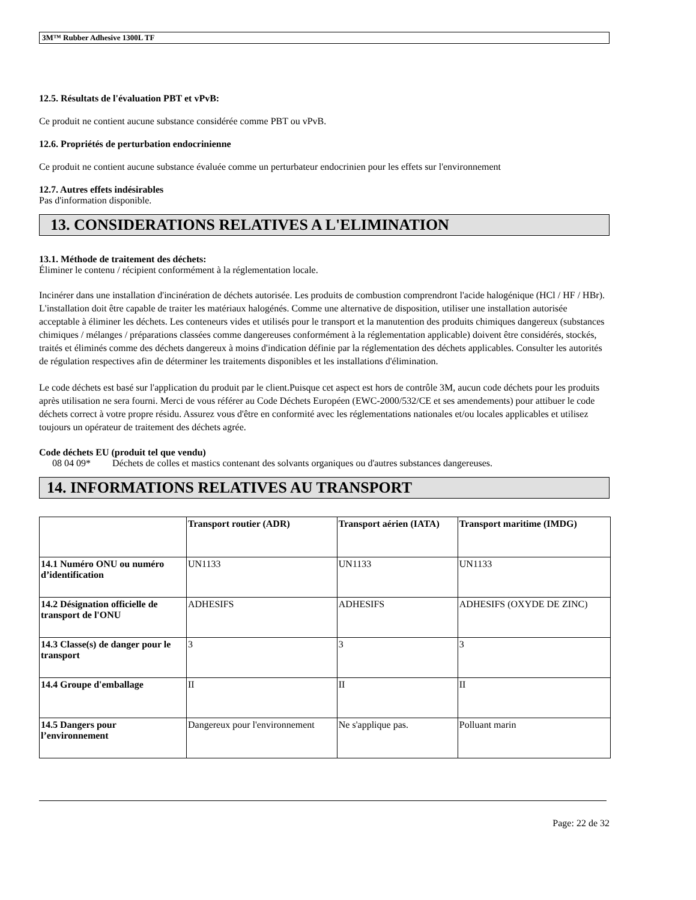3M™ Rubber Adhesive 1300L TF
12.5. Résultats de l'évaluation PBT et vPvB:
Ce produit ne contient aucune substance considérée comme PBT ou vPvB.
12.6. Propriétés de perturbation endocrinienne
Ce produit ne contient aucune substance évaluée comme un perturbateur endocrinien pour les effets sur l'environnement
12.7. Autres effets indésirables
Pas d'information disponible.
13. CONSIDERATIONS RELATIVES A L'ELIMINATION
13.1. Méthode de traitement des déchets:
Éliminer le contenu / récipient conformément à la réglementation locale.
Incinérer dans une installation d'incinération de déchets autorisée. Les produits de combustion comprendront l'acide halogénique (HCl / HF / HBr). L'installation doit être capable de traiter les matériaux halogénés. Comme une alternative de disposition, utiliser une installation autorisée acceptable à éliminer les déchets. Les conteneurs vides et utilisés pour le transport et la manutention des produits chimiques dangereux (substances chimiques / mélanges / préparations classées comme dangereuses conformément à la réglementation applicable) doivent être considérés, stockés, traités et éliminés comme des déchets dangereux à moins d'indication définie par la réglementation des déchets applicables. Consulter les autorités de régulation respectives afin de déterminer les traitements disponibles et les installations d'élimination.
Le code déchets est basé sur l'application du produit par le client.Puisque cet aspect est hors de contrôle 3M, aucun code déchets pour les produits après utilisation ne sera fourni. Merci de vous référer au Code Déchets Européen (EWC-2000/532/CE et ses amendements) pour attibuer le code déchets correct à votre propre résidu. Assurez vous d'être en conformité avec les réglementations nationales et/ou locales applicables et utilisez toujours un opérateur de traitement des déchets agrée.
Code déchets EU (produit tel que vendu)
08 04 09* Déchets de colles et mastics contenant des solvants organiques ou d'autres substances dangereuses.
14. INFORMATIONS RELATIVES AU TRANSPORT
| | Transport routier (ADR) | Transport aérien (IATA) | Transport maritime (IMDG) |
| --- | --- | --- | --- |
| 14.1 Numéro ONU ou numéro d’identification | UN1133 | UN1133 | UN1133 |
| 14.2 Désignation officielle de transport de l'ONU | ADHESIFS | ADHESIFS | ADHESIFS (OXYDE DE ZINC) |
| 14.3 Classe(s) de danger pour le transport | 3 | 3 | 3 |
| 14.4 Groupe d'emballage | II | II | II |
| 14.5 Dangers pour l’environnement | Dangereux pour l'environnement | Ne s'applique pas. | Polluant marin |
Page: 22 de 32